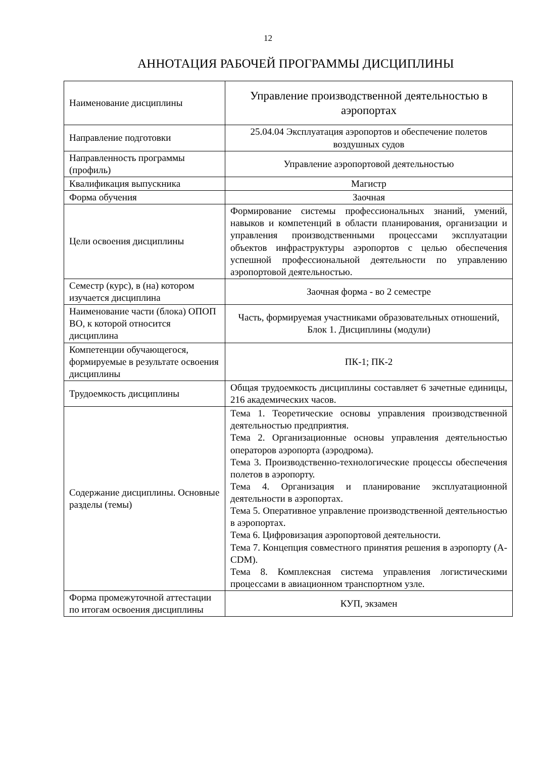12
АННОТАЦИЯ РАБОЧЕЙ ПРОГРАММЫ ДИСЦИПЛИНЫ
| Наименование дисциплины | Управление производственной деятельностью в аэропортах |
| Направление подготовки | 25.04.04 Эксплуатация аэропортов и обеспечение полетов воздушных судов |
| Направленность программы (профиль) | Управление аэропортовой деятельностью |
| Квалификация выпускника | Магистр |
| Форма обучения | Заочная |
| Цели освоения дисциплины | Формирование системы профессиональных знаний, умений, навыков и компетенций в области планирования, организации и управления производственными процессами эксплуатации объектов инфраструктуры аэропортов с целью обеспечения успешной профессиональной деятельности по управлению аэропортовой деятельностью. |
| Семестр (курс), в (на) котором изучается дисциплина | Заочная форма - во 2 семестре |
| Наименование части (блока) ОПОП ВО, к которой относится дисциплина | Часть, формируемая участниками образовательных отношений, Блок 1. Дисциплины (модули) |
| Компетенции обучающегося, формируемые в результате освоения дисциплины | ПК-1; ПК-2 |
| Трудоемкость дисциплины | Общая трудоемкость дисциплины составляет 6 зачетные единицы, 216 академических часов. |
| Содержание дисциплины. Основные разделы (темы) | Тема 1. Теоретические основы управления производственной деятельностью предприятия. Тема 2. Организационные основы управления деятельностью операторов аэропорта (аэродрома). Тема 3. Производственно-технологические процессы обеспечения полетов в аэропорту. Тема 4. Организация и планирование эксплуатационной деятельности в аэропортах. Тема 5. Оперативное управление производственной деятельностью в аэропортах. Тема 6. Цифровизация аэропортовой деятельности. Тема 7. Концепция совместного принятия решения в аэропорту (A-CDM). Тема 8. Комплексная система управления логистическими процессами в авиационном транспортном узле. |
| Форма промежуточной аттестации по итогам освоения дисциплины | КУП, экзамен |